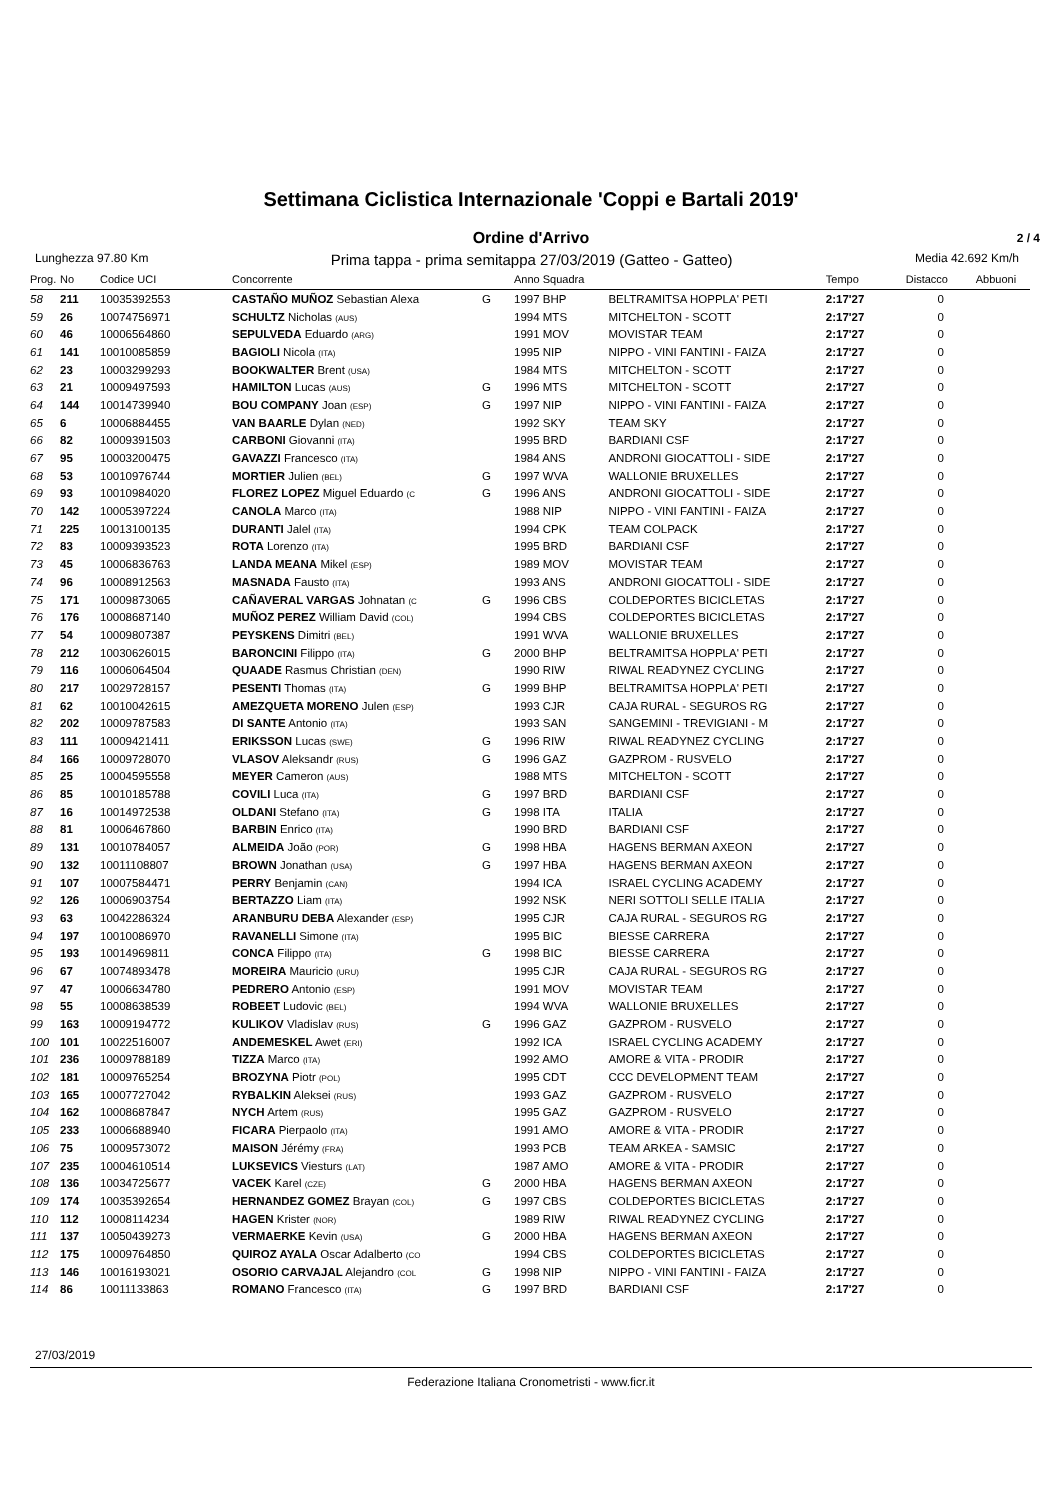Settimana Ciclistica Internazionale 'Coppi e Bartali 2019'
Ordine d'Arrivo
2 / 4
Lunghezza 97.80 Km Prima tappa - prima semitappa 27/03/2019 (Gatteo - Gatteo) Media 42.692 Km/h
| Prog. | No | Codice UCI | Concorrente | | Anno Squadra | | Tempo | Distacco | Abbuoni |
| --- | --- | --- | --- | --- | --- | --- | --- | --- | --- |
| 58 | 211 | 10035392553 | CASTAÑO MUÑOZ Sebastian Alexa | G | 1997 BHP | BELTRAMITSA HOPPLA' PETI | 2:17'27 | 0 | |
| 59 | 26 | 10074756971 | SCHULTZ Nicholas (AUS) | | 1994 MTS | MITCHELTON - SCOTT | 2:17'27 | 0 | |
| 60 | 46 | 10006564860 | SEPULVEDA Eduardo (ARG) | | 1991 MOV | MOVISTAR TEAM | 2:17'27 | 0 | |
| 61 | 141 | 10010085859 | BAGIOLI Nicola (ITA) | | 1995 NIP | NIPPO - VINI FANTINI - FAIZA | 2:17'27 | 0 | |
| 62 | 23 | 10003299293 | BOOKWALTER Brent (USA) | | 1984 MTS | MITCHELTON - SCOTT | 2:17'27 | 0 | |
| 63 | 21 | 10009497593 | HAMILTON Lucas (AUS) | G | 1996 MTS | MITCHELTON - SCOTT | 2:17'27 | 0 | |
| 64 | 144 | 10014739940 | BOU COMPANY Joan (ESP) | G | 1997 NIP | NIPPO - VINI FANTINI - FAIZA | 2:17'27 | 0 | |
| 65 | 6 | 10006884455 | VAN BAARLE Dylan (NED) | | 1992 SKY | TEAM SKY | 2:17'27 | 0 | |
| 66 | 82 | 10009391503 | CARBONI Giovanni (ITA) | | 1995 BRD | BARDIANI CSF | 2:17'27 | 0 | |
| 67 | 95 | 10003200475 | GAVAZZI Francesco (ITA) | | 1984 ANS | ANDRONI GIOCATTOLI - SIDE | 2:17'27 | 0 | |
| 68 | 53 | 10010976744 | MORTIER Julien (BEL) | G | 1997 WVA | WALLONIE BRUXELLES | 2:17'27 | 0 | |
| 69 | 93 | 10010984020 | FLOREZ LOPEZ Miguel Eduardo (C | G | 1996 ANS | ANDRONI GIOCATTOLI - SIDE | 2:17'27 | 0 | |
| 70 | 142 | 10005397224 | CANOLA Marco (ITA) | | 1988 NIP | NIPPO - VINI FANTINI - FAIZA | 2:17'27 | 0 | |
| 71 | 225 | 10013100135 | DURANTI Jalel (ITA) | | 1994 CPK | TEAM COLPACK | 2:17'27 | 0 | |
| 72 | 83 | 10009393523 | ROTA Lorenzo (ITA) | | 1995 BRD | BARDIANI CSF | 2:17'27 | 0 | |
| 73 | 45 | 10006836763 | LANDA MEANA Mikel (ESP) | | 1989 MOV | MOVISTAR TEAM | 2:17'27 | 0 | |
| 74 | 96 | 10008912563 | MASNADA Fausto (ITA) | | 1993 ANS | ANDRONI GIOCATTOLI - SIDE | 2:17'27 | 0 | |
| 75 | 171 | 10009873065 | CAÑAVERAL VARGAS Johnatan (C | G | 1996 CBS | COLDEPORTES BICICLETAS | 2:17'27 | 0 | |
| 76 | 176 | 10008687140 | MUÑOZ PEREZ William David (COL) | | 1994 CBS | COLDEPORTES BICICLETAS | 2:17'27 | 0 | |
| 77 | 54 | 10009807387 | PEYSKENS Dimitri (BEL) | | 1991 WVA | WALLONIE BRUXELLES | 2:17'27 | 0 | |
| 78 | 212 | 10030626015 | BARONCINI Filippo (ITA) | G | 2000 BHP | BELTRAMITSA HOPPLA' PETI | 2:17'27 | 0 | |
| 79 | 116 | 10006064504 | QUAADE Rasmus Christian (DEN) | | 1990 RIW | RIWAL READYNEZ CYCLING | 2:17'27 | 0 | |
| 80 | 217 | 10029728157 | PESENTI Thomas (ITA) | G | 1999 BHP | BELTRAMITSA HOPPLA' PETI | 2:17'27 | 0 | |
| 81 | 62 | 10010042615 | AMEZQUETA MORENO Julen (ESP) | | 1993 CJR | CAJA RURAL - SEGUROS RG | 2:17'27 | 0 | |
| 82 | 202 | 10009787583 | DI SANTE Antonio (ITA) | | 1993 SAN | SANGEMINI - TREVIGIANI - M | 2:17'27 | 0 | |
| 83 | 111 | 10009421411 | ERIKSSON Lucas (SWE) | G | 1996 RIW | RIWAL READYNEZ CYCLING | 2:17'27 | 0 | |
| 84 | 166 | 10009728070 | VLASOV Aleksandr (RUS) | G | 1996 GAZ | GAZPROM - RUSVELO | 2:17'27 | 0 | |
| 85 | 25 | 10004595558 | MEYER Cameron (AUS) | | 1988 MTS | MITCHELTON - SCOTT | 2:17'27 | 0 | |
| 86 | 85 | 10010185788 | COVILI Luca (ITA) | G | 1997 BRD | BARDIANI CSF | 2:17'27 | 0 | |
| 87 | 16 | 10014972538 | OLDANI Stefano (ITA) | G | 1998 ITA | ITALIA | 2:17'27 | 0 | |
| 88 | 81 | 10006467860 | BARBIN Enrico (ITA) | | 1990 BRD | BARDIANI CSF | 2:17'27 | 0 | |
| 89 | 131 | 10010784057 | ALMEIDA João (POR) | G | 1998 HBA | HAGENS BERMAN AXEON | 2:17'27 | 0 | |
| 90 | 132 | 10011108807 | BROWN Jonathan (USA) | G | 1997 HBA | HAGENS BERMAN AXEON | 2:17'27 | 0 | |
| 91 | 107 | 10007584471 | PERRY Benjamin (CAN) | | 1994 ICA | ISRAEL CYCLING ACADEMY | 2:17'27 | 0 | |
| 92 | 126 | 10006903754 | BERTAZZO Liam (ITA) | | 1992 NSK | NERI SOTTOLI SELLE ITALIA | 2:17'27 | 0 | |
| 93 | 63 | 10042286324 | ARANBURU DEBA Alexander (ESP) | | 1995 CJR | CAJA RURAL - SEGUROS RG | 2:17'27 | 0 | |
| 94 | 197 | 10010086970 | RAVANELLI Simone (ITA) | | 1995 BIC | BIESSE CARRERA | 2:17'27 | 0 | |
| 95 | 193 | 10014969811 | CONCA Filippo (ITA) | G | 1998 BIC | BIESSE CARRERA | 2:17'27 | 0 | |
| 96 | 67 | 10074893478 | MOREIRA Mauricio (URU) | | 1995 CJR | CAJA RURAL - SEGUROS RG | 2:17'27 | 0 | |
| 97 | 47 | 10006634780 | PEDRERO Antonio (ESP) | | 1991 MOV | MOVISTAR TEAM | 2:17'27 | 0 | |
| 98 | 55 | 10008638539 | ROBEET Ludovic (BEL) | | 1994 WVA | WALLONIE BRUXELLES | 2:17'27 | 0 | |
| 99 | 163 | 10009194772 | KULIKOV Vladislav (RUS) | G | 1996 GAZ | GAZPROM - RUSVELO | 2:17'27 | 0 | |
| 100 | 101 | 10022516007 | ANDEMESKEL Awet (ERI) | | 1992 ICA | ISRAEL CYCLING ACADEMY | 2:17'27 | 0 | |
| 101 | 236 | 10009788189 | TIZZA Marco (ITA) | | 1992 AMO | AMORE & VITA - PRODIR | 2:17'27 | 0 | |
| 102 | 181 | 10009765254 | BROZYNA Piotr (POL) | | 1995 CDT | CCC DEVELOPMENT TEAM | 2:17'27 | 0 | |
| 103 | 165 | 10007727042 | RYBALKIN Aleksei (RUS) | | 1993 GAZ | GAZPROM - RUSVELO | 2:17'27 | 0 | |
| 104 | 162 | 10008687847 | NYCH Artem (RUS) | | 1995 GAZ | GAZPROM - RUSVELO | 2:17'27 | 0 | |
| 105 | 233 | 10006688940 | FICARA Pierpaolo (ITA) | | 1991 AMO | AMORE & VITA - PRODIR | 2:17'27 | 0 | |
| 106 | 75 | 10009573072 | MAISON Jérémy (FRA) | | 1993 PCB | TEAM ARKEA - SAMSIC | 2:17'27 | 0 | |
| 107 | 235 | 10004610514 | LUKSEVICS Viesturs (LAT) | | 1987 AMO | AMORE & VITA - PRODIR | 2:17'27 | 0 | |
| 108 | 136 | 10034725677 | VACEK Karel (CZE) | G | 2000 HBA | HAGENS BERMAN AXEON | 2:17'27 | 0 | |
| 109 | 174 | 10035392654 | HERNANDEZ GOMEZ Brayan (COL) | G | 1997 CBS | COLDEPORTES BICICLETAS | 2:17'27 | 0 | |
| 110 | 112 | 10008114234 | HAGEN Krister (NOR) | | 1989 RIW | RIWAL READYNEZ CYCLING | 2:17'27 | 0 | |
| 111 | 137 | 10050439273 | VERMAERKE Kevin (USA) | G | 2000 HBA | HAGENS BERMAN AXEON | 2:17'27 | 0 | |
| 112 | 175 | 10009764850 | QUIROZ AYALA Oscar Adalberto (CO | | 1994 CBS | COLDEPORTES BICICLETAS | 2:17'27 | 0 | |
| 113 | 146 | 10016193021 | OSORIO CARVAJAL Alejandro (COL | G | 1998 NIP | NIPPO - VINI FANTINI - FAIZA | 2:17'27 | 0 | |
| 114 | 86 | 10011133863 | ROMANO Francesco (ITA) | G | 1997 BRD | BARDIANI CSF | 2:17'27 | 0 | |
27/03/2019
Federazione Italiana Cronometristi - www.ficr.it